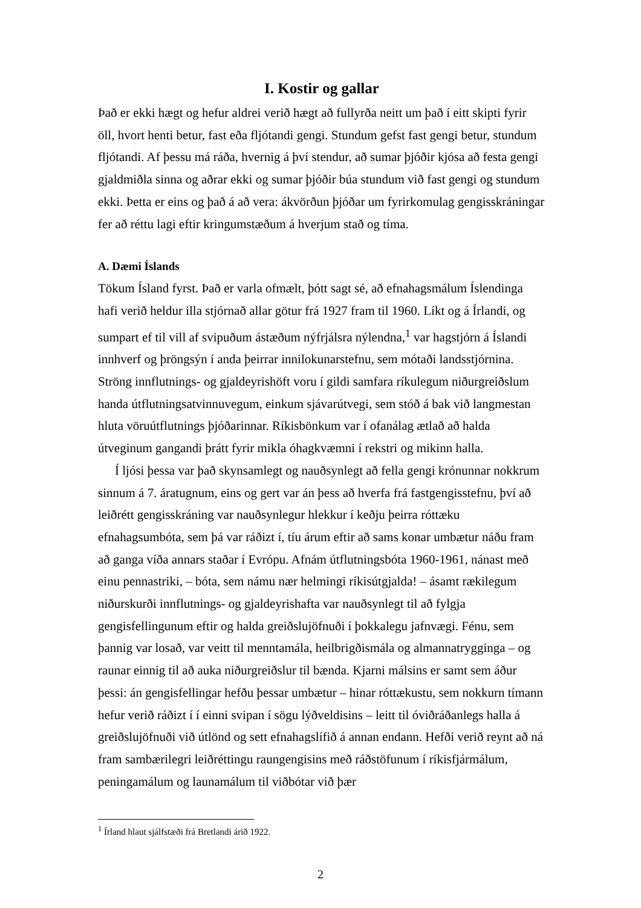I. Kostir og gallar
Það er ekki hægt og hefur aldrei verið hægt að fullyrða neitt um það í eitt skipti fyrir öll, hvort henti betur, fast eða fljótandi gengi. Stundum gefst fast gengi betur, stundum fljótandi. Af þessu má ráða, hvernig á því stendur, að sumar þjóðir kjósa að festa gengi gjaldmiðla sinna og aðrar ekki og sumar þjóðir búa stundum við fast gengi og stundum ekki. Þetta er eins og það á að vera: ákvörðun þjóðar um fyrirkomulag gengisskráningar fer að réttu lagi eftir kringumstæðum á hverjum stað og tíma.
A. Dæmi Íslands
Tökum Ísland fyrst. Það er varla ofmælt, þótt sagt sé, að efnahagsmálum Íslendinga hafi verið heldur illa stjórnað allar götur frá 1927 fram til 1960. Líkt og á Írlandi, og sumpart ef til vill af svipuðum ástæðum nýfrjálsra nýlendna,<sup>1</sup> var hagstjórn á Íslandi innhverf og þröngsýn í anda þeirrar innilokunarstefnu, sem mótaði landsstjórnina. Ströng innflutnings- og gjaldeyrishöft voru í gildi samfara ríkulegum niðurgreiðslum handa útflutningsatvinnuvegum, einkum sjávarútvegi, sem stóð á bak við langmestan hluta vöruútflutnings þjóðarinnar. Ríkisbönkum var í ofanálag ætlað að halda útveginum gangandi þrátt fyrir mikla óhagkvæmni í rekstri og mikinn halla.
Í ljósi þessa var það skynsamlegt og nauðsynlegt að fella gengi krónunnar nokkrum sinnum á 7. áratugnum, eins og gert var án þess að hverfa frá fastgengisstefnu, því að leiðrétt gengisskráning var nauðsynlegur hlekkur í keðju þeirra róttæku efnahagsumbóta, sem þá var ráðizt í, tíu árum eftir að sams konar umbætur náðu fram að ganga víða annars staðar í Evrópu. Afnám útflutningsbóta 1960-1961, nánast með einu pennastriki, – bóta, sem námu nær helmingi ríkisútgjalda! – ásamt rækilegum niðurskurði innflutnings- og gjaldeyrishafta var nauðsynlegt til að fylgja gengisfellingunum eftir og halda greiðslujöfnuði í þokkalegu jafnvægi. Fénu, sem þannig var losað, var veitt til menntamála, heilbrigðismála og almannatrygginga – og raunar einnig til að auka niðurgreiðslur til bænda. Kjarni málsins er samt sem áður þessi: án gengisfellingar hefðu þessar umbætur – hinar róttækustu, sem nokkurn tímann hefur verið ráðizt í í einni svipan í sögu lýðveldisins – leitt til óviðráðanlegs halla á greiðslujöfnuði við útlönd og sett efnahagslífið á annan endann. Hefði verið reynt að ná fram sambærilegri leiðréttingu raungengisins með ráðstöfunum í ríkisfjármálum, peningamálum og launamálum til viðbótar við þær
<sup>1</sup> Írland hlaut sjálfstæði frá Bretlandi árið 1922.
2